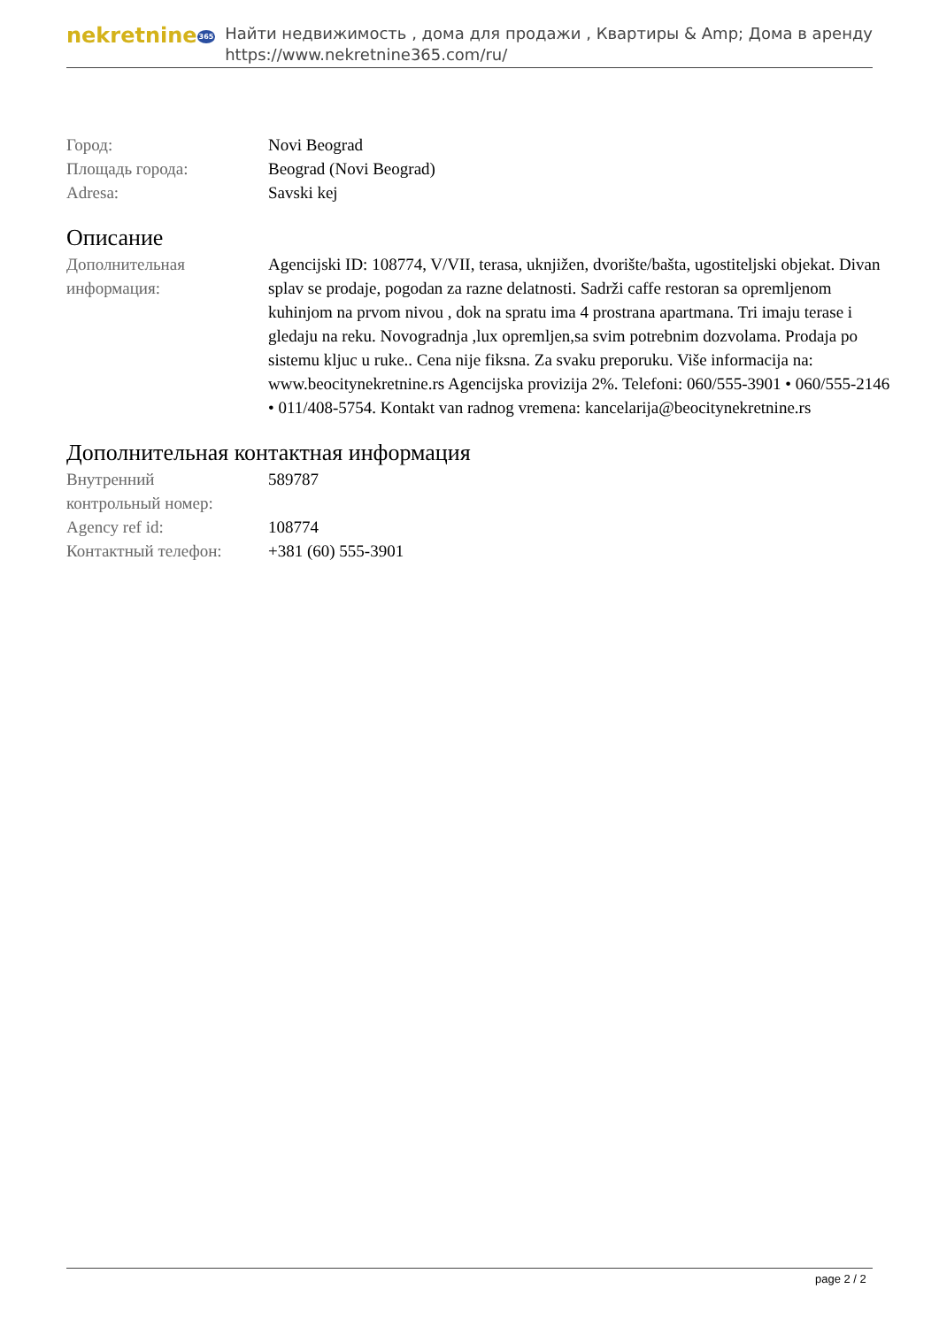nekretnine365
Найти недвижимость , дома для продажи , Квартиры & Amp; Дома в аренду
https://www.nekretnine365.com/ru/
| Город: | Novi Beograd |
| Площадь города: | Beograd (Novi Beograd) |
| Adresa: | Savski kej |
Описание
| Дополнительная информация: | Agencijski ID: 108774, V/VII, terasa, uknjižen, dvorište/bašta, ugostiteljski objekat. Divan splav se prodaje, pogodan za razne delatnosti. Sadrži caffe restoran sa opremljenom kuhinjom na prvom nivou , dok na spratu ima 4 prostrana apartmana. Tri imaju terase i gledaju na reku. Novogradnja ,lux opremljen,sa svim potrebnim dozvolama. Prodaja po sistemu kljuc u ruke.. Cena nije fiksna. Za svaku preporuku. Više informacija na: www.beocitynekretnine.rs Agencijska provizija 2%. Telefoni: 060/555-3901 • 060/555-2146 • 011/408-5754. Kontakt van radnog vremena: kancelarija@beocitynekretnine.rs |
Дополнительная контактная информация
| Внутренний контрольный номер: | 589787 |
| Agency ref id: | 108774 |
| Контактный телефон: | +381 (60) 555-3901 |
page 2 / 2